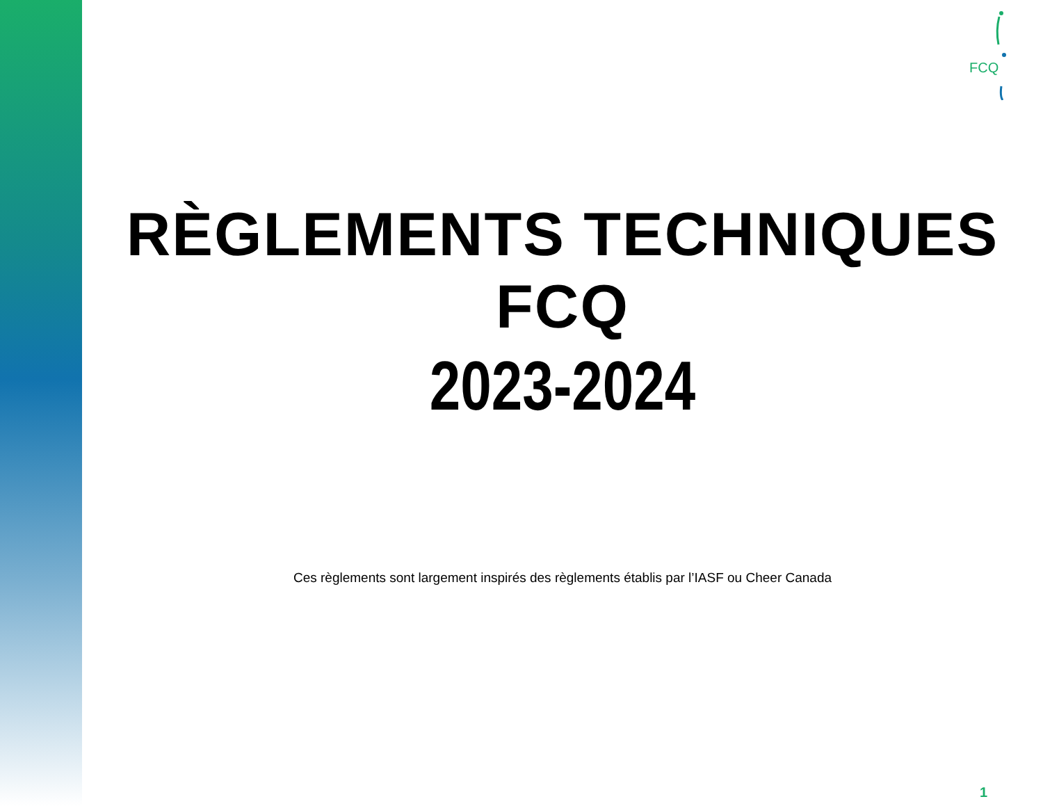FCQ
RÈGLEMENTS TECHNIQUES
FCQ
2023-2024
Ces règlements sont largement inspirés des règlements établis par l’IASF ou Cheer Canada
1